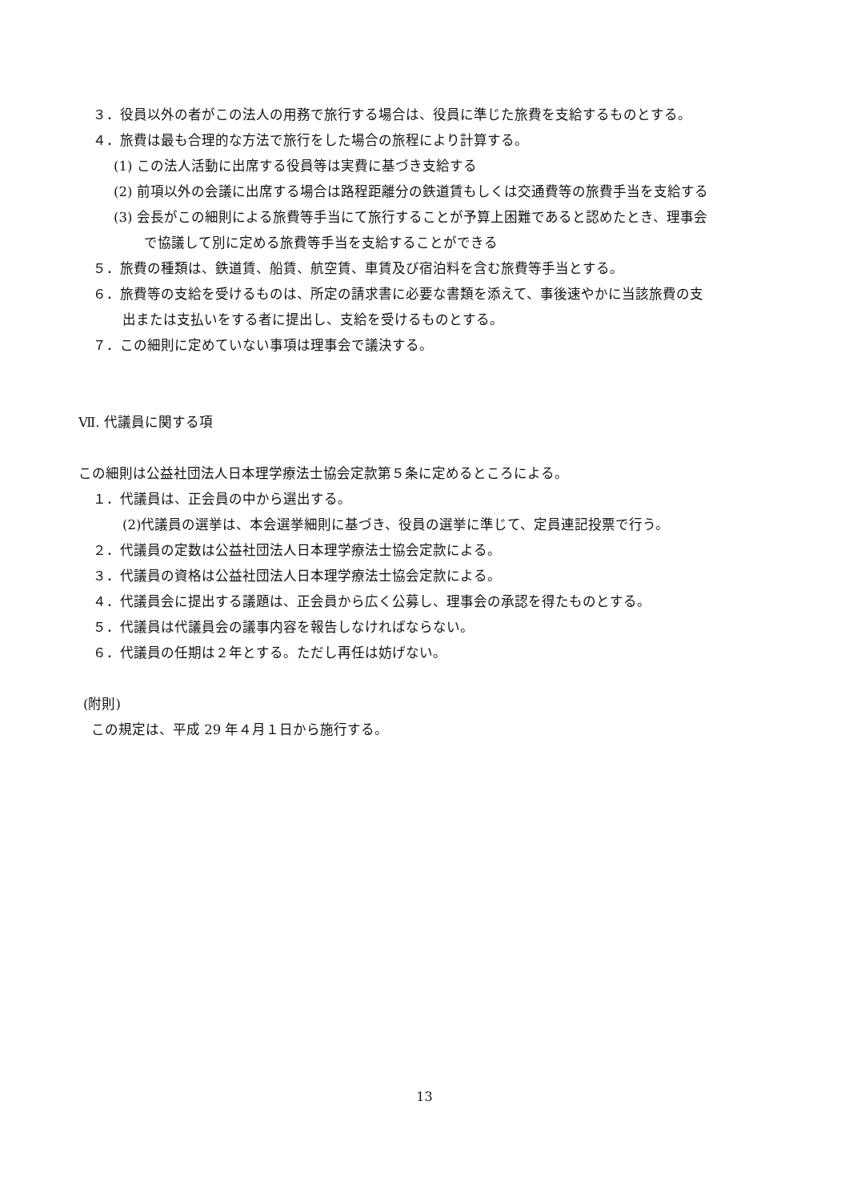３．役員以外の者がこの法人の用務で旅行する場合は、役員に準じた旅費を支給するものとする。
４．旅費は最も合理的な方法で旅行をした場合の旅程により計算する。
(1) この法人活動に出席する役員等は実費に基づき支給する
(2) 前項以外の会議に出席する場合は路程距離分の鉄道賃もしくは交通費等の旅費手当を支給する
(3) 会長がこの細則による旅費等手当にて旅行することが予算上困難であると認めたとき、理事会
で協議して別に定める旅費等手当を支給することができる
５．旅費の種類は、鉄道賃、船賃、航空賃、車賃及び宿泊料を含む旅費等手当とする。
６．旅費等の支給を受けるものは、所定の請求書に必要な書類を添えて、事後速やかに当該旅費の支
出または支払いをする者に提出し、支給を受けるものとする。
７．この細則に定めていない事項は理事会で議決する。
Ⅶ. 代議員に関する項
この細則は公益社団法人日本理学療法士協会定款第５条に定めるところによる。
１．代議員は、正会員の中から選出する。
(2)代議員の選挙は、本会選挙細則に基づき、役員の選挙に準じて、定員連記投票で行う。
２．代議員の定数は公益社団法人日本理学療法士協会定款による。
３．代議員の資格は公益社団法人日本理学療法士協会定款による。
４．代議員会に提出する議題は、正会員から広く公募し、理事会の承認を得たものとする。
５．代議員は代議員会の議事内容を報告しなければならない。
６．代議員の任期は２年とする。ただし再任は妨げない。
(附則)
この規定は、平成 29 年４月１日から施行する。
13